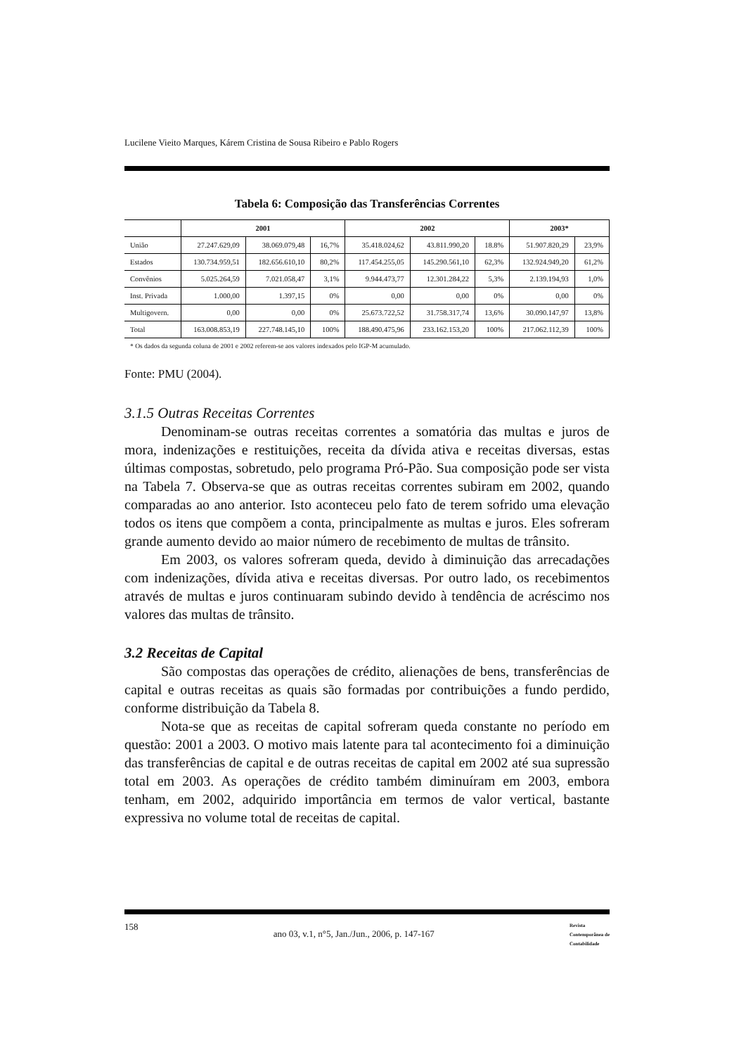Lucilene Vieito Marques, Kárem Cristina de Sousa Ribeiro e Pablo Rogers
Tabela 6: Composição das Transferências Correntes
| | 2001 | | | 2002 | | | 2003* | |
| --- | --- | --- | --- | --- | --- | --- | --- | --- |
| União | 27.247.629,09 | 38.069.079,48 | 16,7% | 35.418.024,62 | 43.811.990,20 | 18.8% | 51.907.820,29 | 23,9% |
| Estados | 130.734.959,51 | 182.656.610,10 | 80,2% | 117.454.255,05 | 145.290.561,10 | 62,3% | 132.924.949,20 | 61,2% |
| Convênios | 5.025.264,59 | 7.021.058,47 | 3,1% | 9.944.473,77 | 12.301.284,22 | 5,3% | 2.139.194,93 | 1,0% |
| Inst. Privada | 1.000,00 | 1.397,15 | 0% | 0,00 | 0,00 | 0% | 0,00 | 0% |
| Multigovern. | 0,00 | 0,00 | 0% | 25.673.722,52 | 31.758.317,74 | 13,6% | 30.090.147,97 | 13,8% |
| Total | 163.008.853,19 | 227.748.145,10 | 100% | 188.490.475,96 | 233.162.153,20 | 100% | 217.062.112,39 | 100% |
* Os dados da segunda coluna de 2001 e 2002 referem-se aos valores indexados pelo IGP-M acumulado.
Fonte: PMU (2004).
3.1.5 Outras Receitas Correntes
Denominam-se outras receitas correntes a somatória das multas e juros de mora, indenizações e restituições, receita da dívida ativa e receitas diversas, estas últimas compostas, sobretudo, pelo programa Pró-Pão. Sua composição pode ser vista na Tabela 7. Observa-se que as outras receitas correntes subiram em 2002, quando comparadas ao ano anterior. Isto aconteceu pelo fato de terem sofrido uma elevação todos os itens que compõem a conta, principalmente as multas e juros. Eles sofreram grande aumento devido ao maior número de recebimento de multas de trânsito.
Em 2003, os valores sofreram queda, devido à diminuição das arrecadações com indenizações, dívida ativa e receitas diversas. Por outro lado, os recebimentos através de multas e juros continuaram subindo devido à tendência de acréscimo nos valores das multas de trânsito.
3.2 Receitas de Capital
São compostas das operações de crédito, alienações de bens, transferências de capital e outras receitas as quais são formadas por contribuições a fundo perdido, conforme distribuição da Tabela 8.
Nota-se que as receitas de capital sofreram queda constante no período em questão: 2001 a 2003. O motivo mais latente para tal acontecimento foi a diminuição das transferências de capital e de outras receitas de capital em 2002 até sua supressão total em 2003. As operações de crédito também diminuíram em 2003, embora tenham, em 2002, adquirido importância em termos de valor vertical, bastante expressiva no volume total de receitas de capital.
158 ano 03, v.1, n°5, Jan./Jun., 2006, p. 147-167 Revista
Contemporânea de
Contabilidade